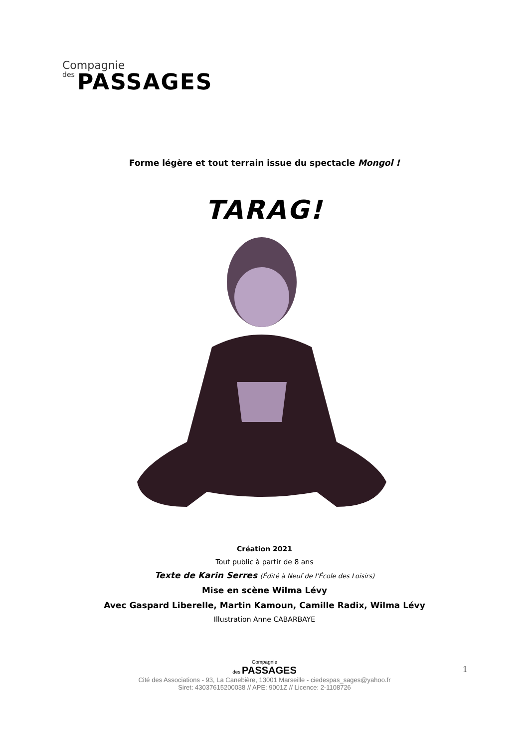Compagnie
des PASSAGES
Forme légère et tout terrain issue du spectacle Mongol !
TARAG!
Création 2021
Tout public à partir de 8 ans
Texte de Karin Serres (Édité à Neuf de l’École des Loisirs)
Mise en scène Wilma Lévy
Avec Gaspard Liberelle, Martin Kamoun, Camille Radix, Wilma Lévy
Illustration Anne CABARBAYE
Compagnie
des PASSAGES
Cité des Associations - 93, La Canebière, 13001 Marseille - ciedespas_sages@yahoo.fr
Siret: 43037615200038 // APE: 9001Z // Licence: 2-1108726
1